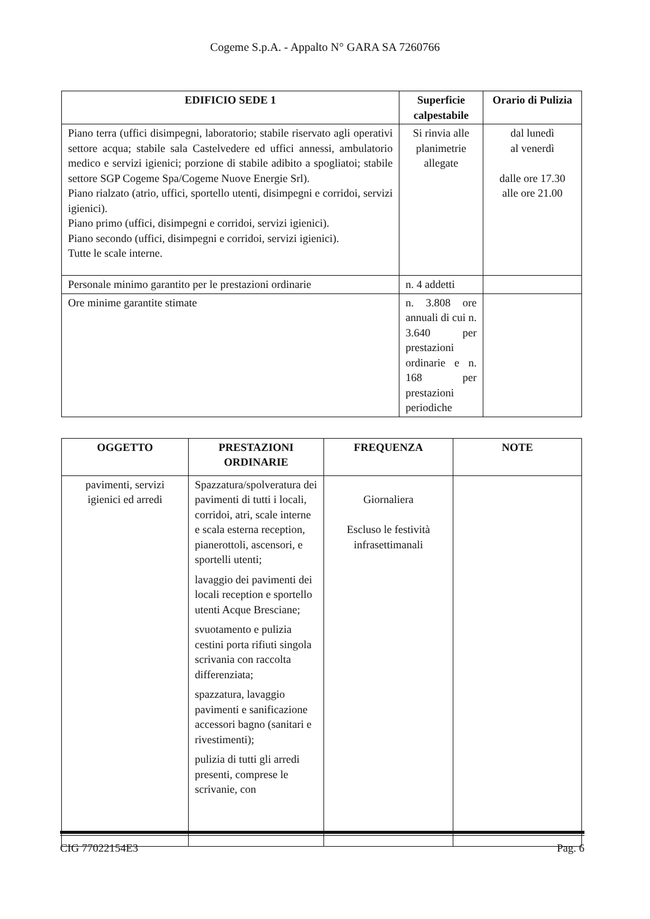Cogeme S.p.A. - Appalto N° GARA SA 7260766
| EDIFICIO SEDE 1 | Superficie calpestabile | Orario di Pulizia |
| --- | --- | --- |
| Piano terra (uffici disimpegni, laboratorio; stabile riservato agli operativi settore acqua; stabile sala Castelvedere ed uffici annessi, ambulatorio medico e servizi igienici; porzione di stabile adibito a spogliatoi; stabile settore SGP Cogeme Spa/Cogeme Nuove Energie Srl). Piano rialzato (atrio, uffici, sportello utenti, disimpegni e corridoi, servizi igienici). Piano primo (uffici, disimpegni e corridoi, servizi igienici). Piano secondo (uffici, disimpegni e corridoi, servizi igienici). Tutte le scale interne. | Si rinvia alle planimetrie allegate | dal lunedì al venerdì dalle ore 17.30 alle ore 21.00 |
| Personale minimo garantito per le prestazioni ordinarie | n. 4 addetti | |
| Ore minime garantite stimate | n. 3.808 ore annuali di cui n. 3.640 per prestazioni ordinarie e n. 168 per prestazioni periodiche | |
| OGGETTO | PRESTAZIONI ORDINARIE | FREQUENZA | NOTE |
| --- | --- | --- | --- |
| pavimenti, servizi igienici ed arredi | Spazzatura/spolveratura dei pavimenti di tutti i locali, corridoi, atri, scale interne e scala esterna reception, pianerottoli, ascensori, e sportelli utenti; lavaggio dei pavimenti dei locali reception e sportello utenti Acque Bresciane; svuotamento e pulizia cestini porta rifiuti singola scrivania con raccolta differenziata; spazzatura, lavaggio pavimenti e sanificazione accessori bagno (sanitari e rivestimenti); pulizia di tutti gli arredi presenti, comprese le scrivanie, con | Giornaliera Escluso le festività infrasettimanali | |
CIG 77022154E3 Pag. 6